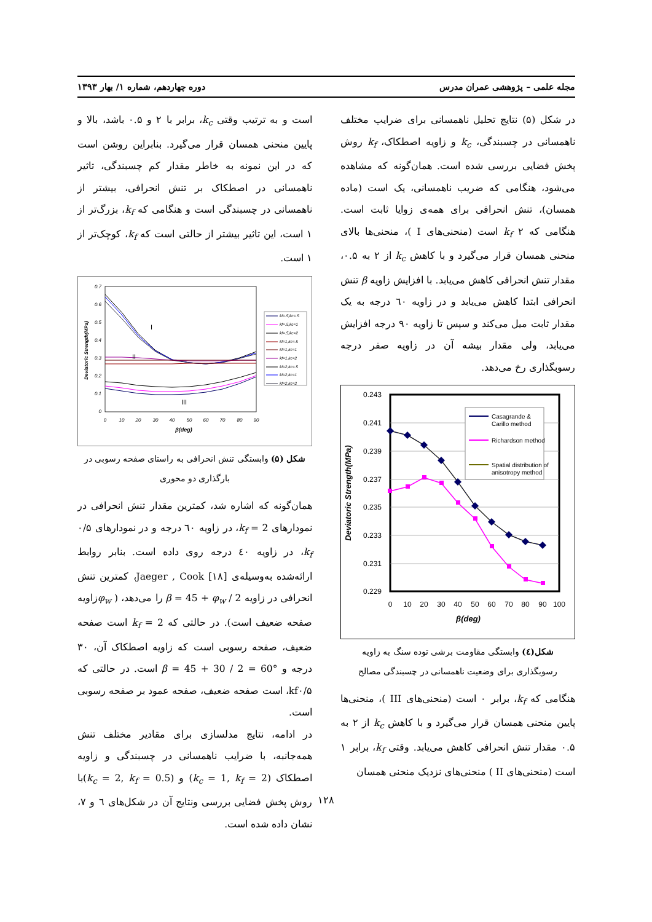مجله علمی – پژوهشی عمران مدرس دوره چهاردهم، شماره ۱/ بهار ۱۳۹۳
در شکل (۵) نتایج تحلیل ناهمسانی برای ضرایب مختلف ناهمسانی در چسبندگی، k<sub>c</sub> و زاویه اصطکاک، k<sub>f</sub> روش پخش فضایی بررسی شده است. همان‌گونه که مشاهده می‌شود، هنگامی که ضریب ناهمسانی، یک است (ماده همسان)، تنش انحرافی برای همه‌ی زوایا ثابت است. هنگامی که k<sub>f</sub> ۲ است (منحنی‌های I )، منحنی‌ها بالای منحنی همسان قرار می‌گیرد و با کاهش k<sub>c</sub> از ۲ به ۰.۵، مقدار تنش انحرافی کاهش می‌یابد. با افزایش زاویه β تنش انحرافی ابتدا کاهش می‌یابد و در زاویه ٦۰ درجه به یک مقدار ثابت میل می‌کند و سپس تا زاویه ۹۰ درجه افزایش می‌یابد، ولی مقدار بیشه آن در زاویه صفر درجه رسوبگذاری رخ می‌دهد.
0.243
0.241
0.239
0.237
0.235
0.233
0.231
0.229
0
10
20
30
40
50
60
70
80
90
100
β(deg)
Deviatoric Strength(MPa)
Casagrande &
Carillo method
Richardson method
Spatial distribution of
anisotropy method
شکل(٤) وابستگی مقاومت برشی توده سنگ به زاویه رسوبگذاری برای وضعیت ناهمسانی در چسبندگی مصالح
هنگامی که k<sub>f</sub>، برابر ۰ است (منحنی‌های III )، منحنی‌ها پایین منحنی همسان قرار می‌گیرد و با کاهش k<sub>c</sub> از ۲ به ۰.۵ مقدار تنش انحرافی کاهش می‌یابد. وقتی k<sub>f</sub>، برابر ۱ است (منحنی‌های II ) منحنی‌های نزدیک منحنی همسان
است و به ترتیب وقتی k<sub>c</sub>، برابر با ۲ و ۰.۵ باشد، بالا و پایین منحنی همسان قرار می‌گیرد. بنابراین روشن است که در این نمونه به خاطر مقدار کم چسبندگی، تاثیر ناهمسانی در اصطکاک بر تنش انحرافی، بیشتر از ناهمسانی در چسبندگی است و هنگامی که k<sub>f</sub>، بزرگ‌تر از ۱ است، این تاثیر بیشتر از حالتی است که k<sub>f</sub>، کوچک‌تر از ۱ است.
0.7
0.6
0.5
0.4
0.3
0.2
0.1
0
0
10
20
30
40
50
60
70
80
90
β(deg)
Deviatoric Strength(MPa)
I
II
III
kf=.5,kc=.5
kf=.5,kc=1
kf=.5,kc=2
kf=1,kc=.5
kf=1,kc=1
kf=1,kc=2
kf=2,kc=.5
kf=2,kc=1
kf=2,kc=2
شکل (۵) وابستگی تنش انحرافی به راستای صفحه رسوبی در بارگذاری دو محوری
همان‌گونه که اشاره شد، کمترین مقدار تنش انحرافی در نمودارهای k<sub>f</sub> = 2، در زاویه ٦۰ درجه و در نمودارهای ۰/۵ k<sub>f</sub>، در زاویه ٤۰ درجه روی داده است. بنابر روابط ارائه‌شده به‌وسیله‌ی Jaeger , Cook [۱۸]، کمترین تنش انحرافی در زاویه β = 45 + φ<sub>w</sub> / 2 را می‌دهد، ( φ<sub>w</sub>زاویه صفحه ضعیف است). در حالتی که k<sub>f</sub> = 2 است صفحه ضعیف، صفحه رسوبی است که زاویه اصطکاک آن، ۳۰ درجه و β = 45 + 30 / 2 = 60° است. در حالتی که kf۰/۵، است صفحه ضعیف، صفحه عمود بر صفحه رسوبی است.
در ادامه، نتایج مدلسازی برای مقادیر مختلف تنش همه‌جانبه، با ضرایب ناهمسانی در چسبندگی و زاویه اصطکاک (k<sub>c</sub> = 1, k<sub>f</sub> = 2) و (k<sub>c</sub> = 2, k<sub>f</sub> = 0.5)با روش پخش فضایی بررسی ونتایج آن در شکل‌های ٦ و ۷، نشان داده شده است.
۱۲۸